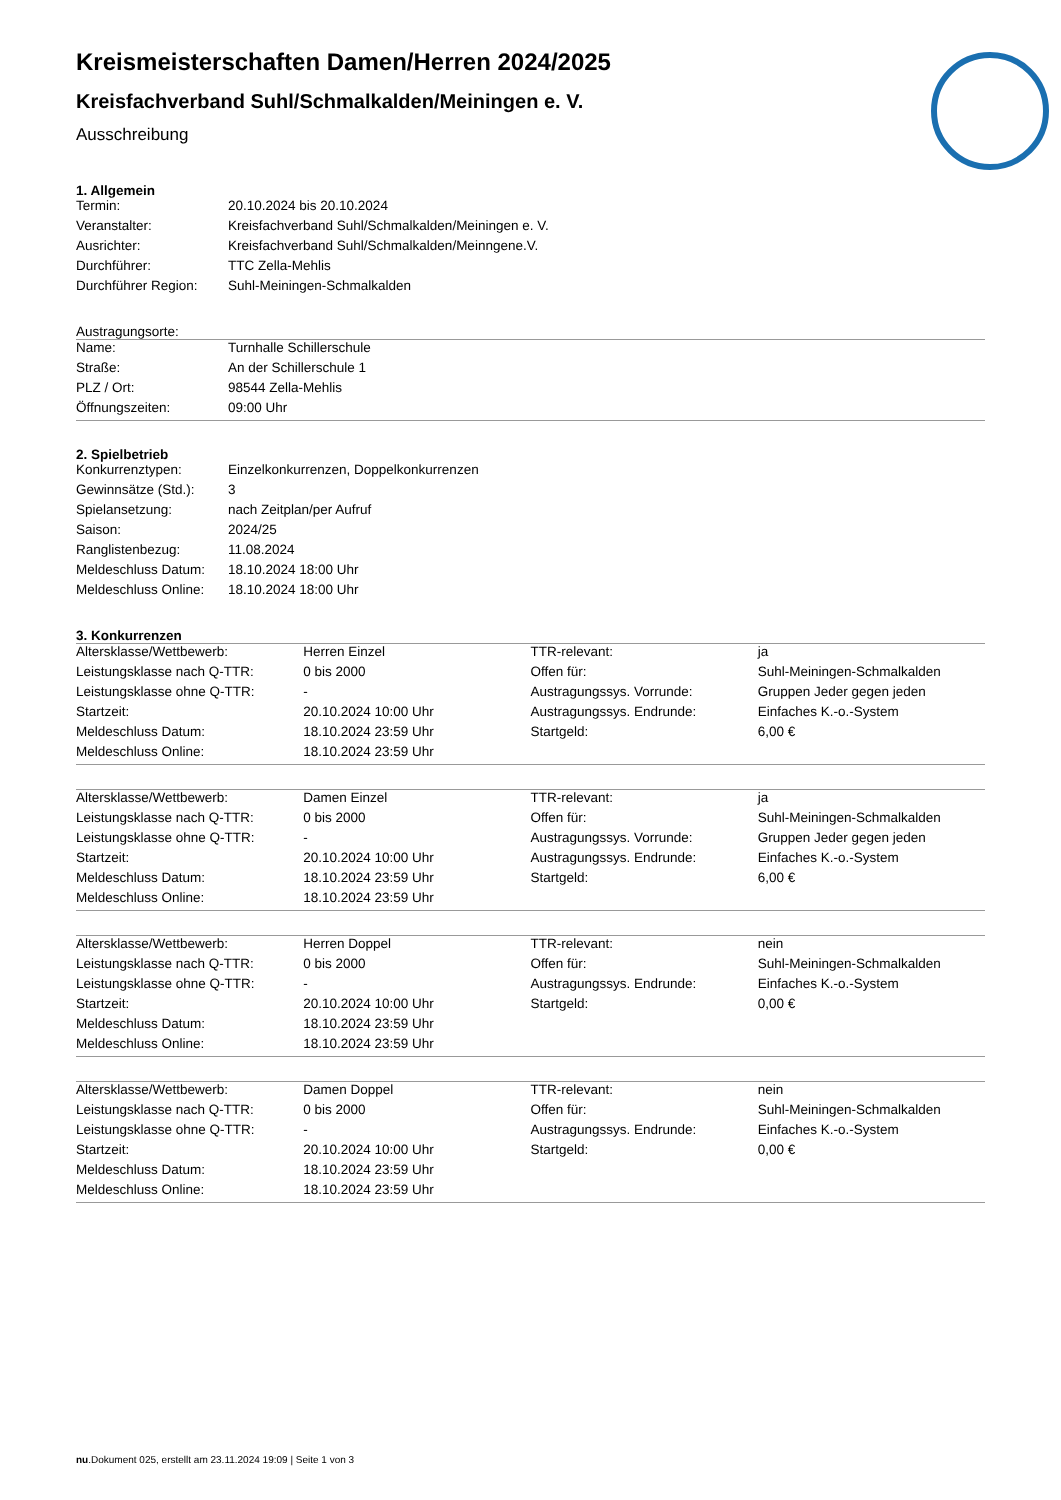Kreismeisterschaften Damen/Herren 2024/2025
Kreisfachverband Suhl/Schmalkalden/Meiningen e. V.
Ausschreibung
1. Allgemein
| Termin: | 20.10.2024 bis 20.10.2024 |
| Veranstalter: | Kreisfachverband Suhl/Schmalkalden/Meiningen e. V. |
| Ausrichter: | Kreisfachverband Suhl/Schmalkalden/Meinngene.V. |
| Durchführer: | TTC Zella-Mehlis |
| Durchführer Region: | Suhl-Meiningen-Schmalkalden |
Austragungsorte:
| Name: | Turnhalle Schillerschule |
| Straße: | An der Schillerschule 1 |
| PLZ / Ort: | 98544 Zella-Mehlis |
| Öffnungszeiten: | 09:00 Uhr |
2. Spielbetrieb
| Konkurrenztypen: | Einzelkonkurrenzen, Doppelkonkurrenzen |
| Gewinnsätze (Std.): | 3 |
| Spielansetzung: | nach Zeitplan/per Aufruf |
| Saison: | 2024/25 |
| Ranglistenbezug: | 11.08.2024 |
| Meldeschluss Datum: | 18.10.2024 18:00 Uhr |
| Meldeschluss Online: | 18.10.2024 18:00 Uhr |
3. Konkurrenzen
| Altersklasse/Wettbewerb: | Herren Einzel | TTR-relevant: | ja |
| Leistungsklasse nach Q-TTR: | 0 bis 2000 | Offen für: | Suhl-Meiningen-Schmalkalden |
| Leistungsklasse ohne Q-TTR: | - | Austragungssys. Vorrunde: | Gruppen Jeder gegen jeden |
| Startzeit: | 20.10.2024 10:00 Uhr | Austragungssys. Endrunde: | Einfaches K.-o.-System |
| Meldeschluss Datum: | 18.10.2024 23:59 Uhr | Startgeld: | 6,00 € |
| Meldeschluss Online: | 18.10.2024 23:59 Uhr | | |
| Altersklasse/Wettbewerb: | Damen Einzel | TTR-relevant: | ja |
| Leistungsklasse nach Q-TTR: | 0 bis 2000 | Offen für: | Suhl-Meiningen-Schmalkalden |
| Leistungsklasse ohne Q-TTR: | - | Austragungssys. Vorrunde: | Gruppen Jeder gegen jeden |
| Startzeit: | 20.10.2024 10:00 Uhr | Austragungssys. Endrunde: | Einfaches K.-o.-System |
| Meldeschluss Datum: | 18.10.2024 23:59 Uhr | Startgeld: | 6,00 € |
| Meldeschluss Online: | 18.10.2024 23:59 Uhr | | |
| Altersklasse/Wettbewerb: | Herren Doppel | TTR-relevant: | nein |
| Leistungsklasse nach Q-TTR: | 0 bis 2000 | Offen für: | Suhl-Meiningen-Schmalkalden |
| Leistungsklasse ohne Q-TTR: | - | Austragungssys. Endrunde: | Einfaches K.-o.-System |
| Startzeit: | 20.10.2024 10:00 Uhr | Startgeld: | 0,00 € |
| Meldeschluss Datum: | 18.10.2024 23:59 Uhr | | |
| Meldeschluss Online: | 18.10.2024 23:59 Uhr | | |
| Altersklasse/Wettbewerb: | Damen Doppel | TTR-relevant: | nein |
| Leistungsklasse nach Q-TTR: | 0 bis 2000 | Offen für: | Suhl-Meiningen-Schmalkalden |
| Leistungsklasse ohne Q-TTR: | - | Austragungssys. Endrunde: | Einfaches K.-o.-System |
| Startzeit: | 20.10.2024 10:00 Uhr | Startgeld: | 0,00 € |
| Meldeschluss Datum: | 18.10.2024 23:59 Uhr | | |
| Meldeschluss Online: | 18.10.2024 23:59 Uhr | | |
nu.Dokument 025, erstellt am 23.11.2024 19:09 | Seite 1 von 3